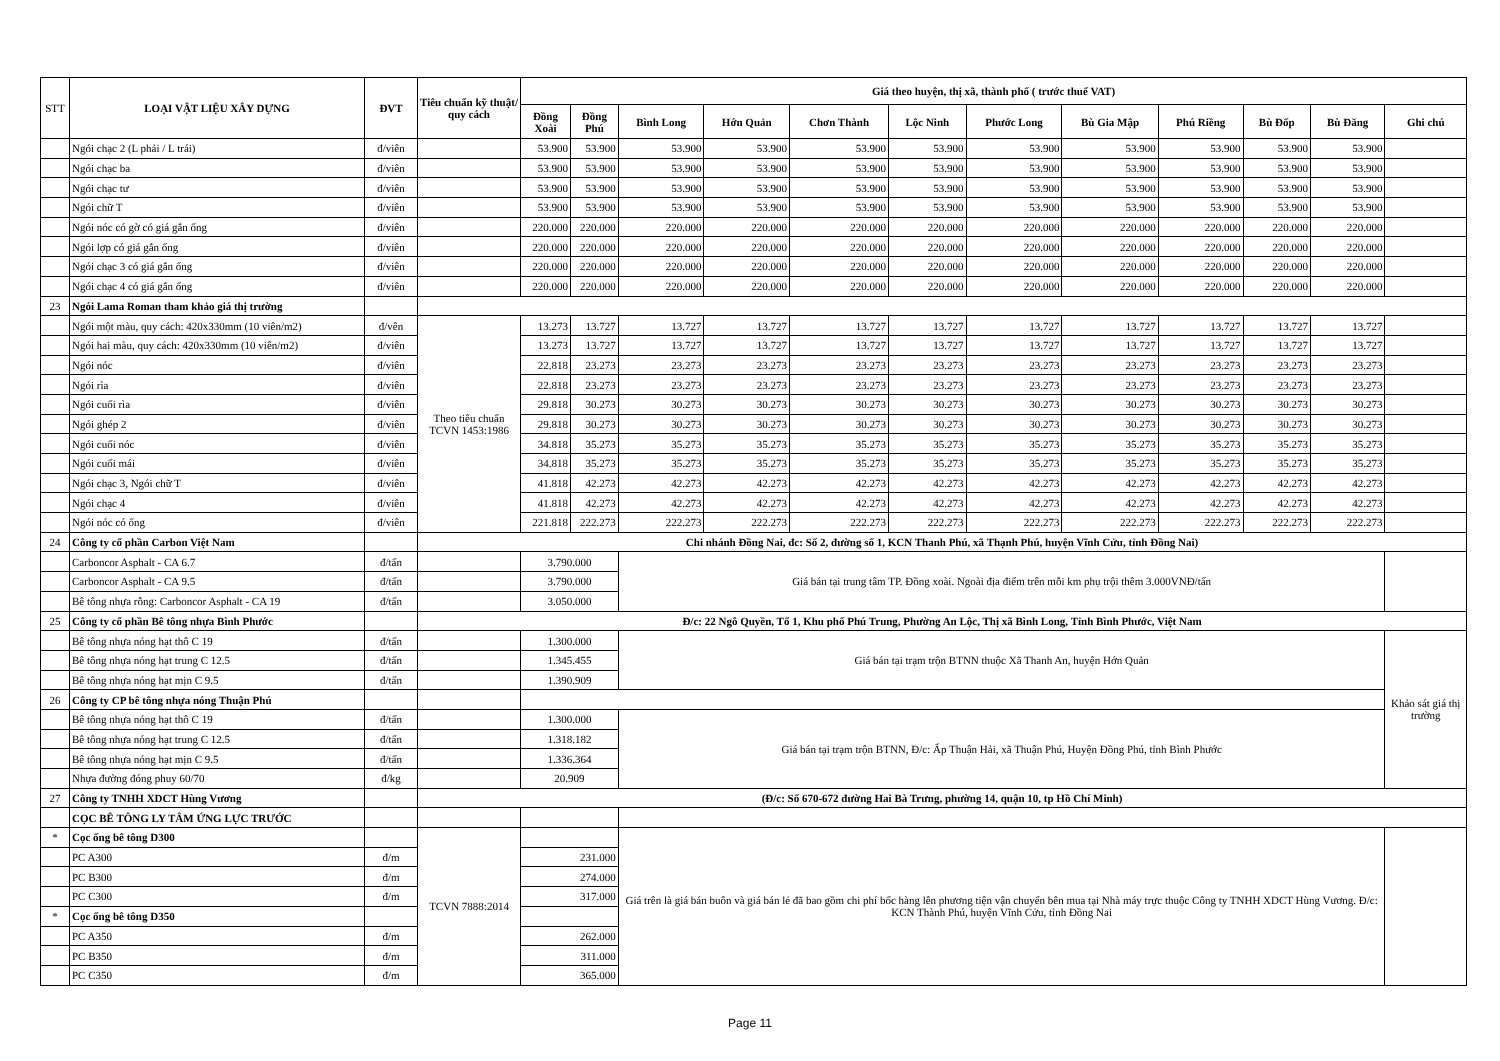| STT | LOẠI VẬT LIỆU XÂY DỰNG | ĐVT | Tiêu chuẩn kỹ thuật/ quy cách | Giá theo huyện, thị xã, thành phố ( trước thuế VAT) | | | | | | | | | | | |
| --- | --- | --- | --- | --- | --- | --- | --- | --- | --- | --- | --- | --- | --- | --- | --- |
| | | | | Đồng Xoài | Đồng Phú | Bình Long | Hớn Quản | Chơn Thành | Lộc Ninh | Phước Long | Bù Gia Mập | Phú Riềng | Bù Đốp | Bù Đăng | Ghi chú |
| | Ngói chạc 2 (L phải / L trái) | đ/viên | | 53.900 | 53.900 | 53.900 | 53.900 | 53.900 | 53.900 | 53.900 | 53.900 | 53.900 | 53.900 | 53.900 | |
| | Ngói chạc ba | đ/viên | | 53.900 | 53.900 | 53.900 | 53.900 | 53.900 | 53.900 | 53.900 | 53.900 | 53.900 | 53.900 | 53.900 | |
| | Ngói chạc tư | đ/viên | | 53.900 | 53.900 | 53.900 | 53.900 | 53.900 | 53.900 | 53.900 | 53.900 | 53.900 | 53.900 | 53.900 | |
| | Ngói chữ T | đ/viên | | 53.900 | 53.900 | 53.900 | 53.900 | 53.900 | 53.900 | 53.900 | 53.900 | 53.900 | 53.900 | 53.900 | |
| | Ngói nóc có gờ có giá gắn ống | đ/viên | | 220.000 | 220.000 | 220.000 | 220.000 | 220.000 | 220.000 | 220.000 | 220.000 | 220.000 | 220.000 | 220.000 | |
| | Ngói lợp có giá gắn ống | đ/viên | | 220.000 | 220.000 | 220.000 | 220.000 | 220.000 | 220.000 | 220.000 | 220.000 | 220.000 | 220.000 | 220.000 | |
| | Ngói chạc 3 có giá gắn ống | đ/viên | | 220.000 | 220.000 | 220.000 | 220.000 | 220.000 | 220.000 | 220.000 | 220.000 | 220.000 | 220.000 | 220.000 | |
| | Ngói chạc 4 có giá gắn ống | đ/viên | | 220.000 | 220.000 | 220.000 | 220.000 | 220.000 | 220.000 | 220.000 | 220.000 | 220.000 | 220.000 | 220.000 | |
| 23 | Ngói Lama Roman tham khảo giá thị trường | | | | | | | | | | | | | | |
| | Ngói một màu, quy cách: 420x330mm (10 viên/m2) | đ/vên | Theo tiêu chuẩn TCVN 1453:1986 | 13.273 | 13.727 | 13.727 | 13.727 | 13.727 | 13.727 | 13.727 | 13.727 | 13.727 | 13.727 | 13.727 | |
| | Ngói hai màu, quy cách: 420x330mm (10 viên/m2) | đ/viên | | 13.273 | 13.727 | 13.727 | 13.727 | 13.727 | 13.727 | 13.727 | 13.727 | 13.727 | 13.727 | 13.727 | |
| | Ngói nóc | đ/viên | | 22.818 | 23.273 | 23.273 | 23.273 | 23.273 | 23.273 | 23.273 | 23.273 | 23.273 | 23.273 | 23.273 | |
| | Ngói rìa | đ/viên | | 22.818 | 23.273 | 23.273 | 23.273 | 23.273 | 23.273 | 23.273 | 23.273 | 23.273 | 23.273 | 23.273 | |
| | Ngói cuối rìa | đ/viên | | 29.818 | 30.273 | 30.273 | 30.273 | 30.273 | 30.273 | 30.273 | 30.273 | 30.273 | 30.273 | 30.273 | |
| | Ngói ghép 2 | đ/viên | | 29.818 | 30.273 | 30.273 | 30.273 | 30.273 | 30.273 | 30.273 | 30.273 | 30.273 | 30.273 | 30.273 | |
| | Ngói cuối nóc | đ/viên | | 34.818 | 35.273 | 35.273 | 35.273 | 35.273 | 35.273 | 35.273 | 35.273 | 35.273 | 35.273 | 35.273 | |
| | Ngói cuối mái | đ/viên | | 34.818 | 35.273 | 35.273 | 35.273 | 35.273 | 35.273 | 35.273 | 35.273 | 35.273 | 35.273 | 35.273 | |
| | Ngói chạc 3, Ngói chữ T | đ/viên | | 41.818 | 42.273 | 42.273 | 42.273 | 42.273 | 42.273 | 42.273 | 42.273 | 42.273 | 42.273 | 42.273 | |
| | Ngói chạc 4 | đ/viên | | 41.818 | 42.273 | 42.273 | 42.273 | 42.273 | 42.273 | 42.273 | 42.273 | 42.273 | 42.273 | 42.273 | |
| | Ngói nóc có ống | đ/viên | | 221.818 | 222.273 | 222.273 | 222.273 | 222.273 | 222.273 | 222.273 | 222.273 | 222.273 | 222.273 | 222.273 | |
| 24 | Công ty cổ phần Carbon Việt Nam | | Chi nhánh Đồng Nai, đc: Số 2, đường số 1, KCN Thanh Phú, xã Thạnh Phú, huyện Vĩnh Cửu, tỉnh Đồng Nai) | | | | | | | | | | | | |
| | Carboncor Asphalt - CA 6.7 | đ/tấn | | 3.790.000 | | Giá bán tại trung tâm TP. Đồng xoài. Ngoài địa điểm trên mỗi km phụ trội thêm 3.000VNĐ/tấn | | | | | | | | | |
| | Carboncor Asphalt - CA 9.5 | đ/tấn | | 3.790.000 | | | | | | | | | | | |
| | Bê tông nhựa rỗng: Carboncor Asphalt - CA 19 | đ/tấn | | 3.050.000 | | | | | | | | | | | |
| 25 | Công ty cổ phần Bê tông nhựa Bình Phước | | Đ/c: 22 Ngô Quyền, Tổ 1, Khu phố Phú Trung, Phường An Lộc, Thị xã Bình Long, Tỉnh Bình Phước, Việt Nam | | | | | | | | | | | | |
| | Bê tông nhựa nóng hạt thô C 19 | đ/tấn | | 1.300.000 | | Giá bán tại trạm trộn BTNN thuộc Xã Thanh An, huyện Hớn Quản | | | | | | | | | Khảo sát giá thị trường |
| | Bê tông nhựa nóng hạt trung C 12.5 | đ/tấn | | 1.345.455 | | | | | | | | | | | |
| | Bê tông nhựa nóng hạt mịn C 9.5 | đ/tấn | | 1.390.909 | | | | | | | | | | | |
| 26 | Công ty CP bê tông nhựa nóng Thuận Phú | | | | | | | | | | | | | | |
| | Bê tông nhựa nóng hạt thô C 19 | đ/tấn | | 1.300.000 | | Giá bán tại trạm trộn BTNN, Đ/c: Ấp Thuận Hải, xã Thuận Phú, Huyện Đồng Phú, tỉnh Bình Phước | | | | | | | | | |
| | Bê tông nhựa nóng hạt trung C 12.5 | đ/tấn | | 1.318.182 | | | | | | | | | | | |
| | Bê tông nhựa nóng hạt mịn C 9.5 | đ/tấn | | 1.336.364 | | | | | | | | | | | |
| | Nhựa đường đóng phuy 60/70 | đ/kg | | 20.909 | | | | | | | | | | | |
| 27 | Công ty TNHH XDCT Hùng Vương | | (Đ/c: Số 670-672 đường Hai Bà Trưng, phường 14, quận 10, tp Hồ Chí Minh) | | | | | | | | | | | | |
| | CỌC BÊ TÔNG LY TÂM ỨNG LỰC TRƯỚC | | | | | | | | | | | | | | |
| * | Cọc ống bê tông D300 | | TCVN 7888:2014 | | | Giá trên là giá bán buôn và giá bán lẻ đã bao gồm chi phí bốc hàng lên phương tiện vận chuyển bên mua tại Nhà máy trực thuộc Công ty TNHH XDCT Hùng Vương. Đ/c: KCN Thành Phú, huyện Vĩnh Cửu, tỉnh Đồng Nai | | | | | | | | | |
| | PC A300 | đ/m | | 231.000 | | | | | | | | | | | |
| | PC B300 | đ/m | | 274.000 | | | | | | | | | | | |
| | PC C300 | đ/m | | 317.000 | | | | | | | | | | | |
| * | Cọc ống bê tông D350 | | | | | | | | | | | | | | |
| | PC A350 | đ/m | | 262.000 | | | | | | | | | | | |
| | PC B350 | đ/m | | 311.000 | | | | | | | | | | | |
| | PC C350 | đ/m | | 365.000 | | | | | | | | | | | |
Page 11